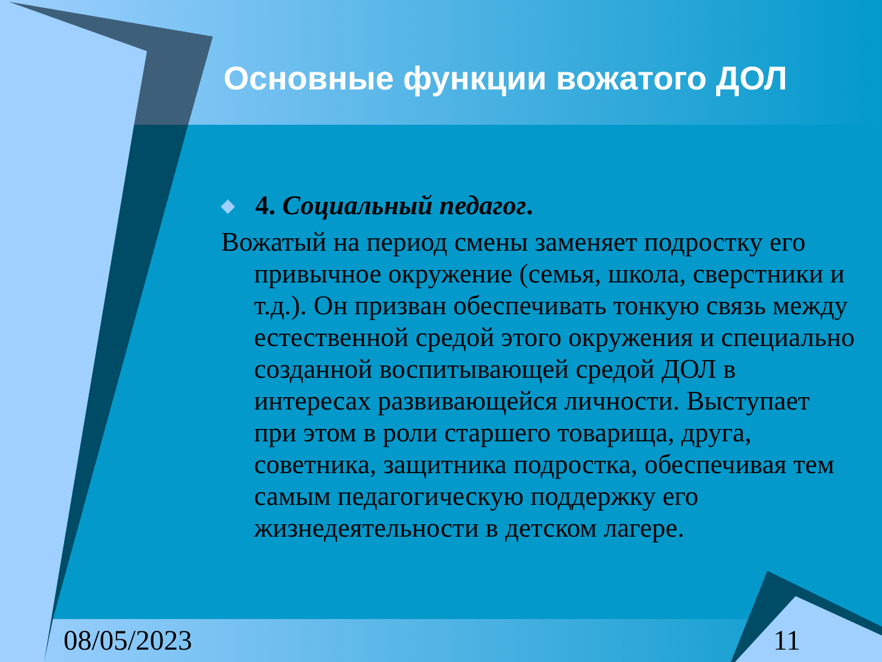Основные функции вожатого ДОЛ
◆ 4. Социальный педагог.
Вожатый на период смены заменяет подростку его привычное окружение (семья, школа, сверстники и т.д.). Он призван обеспечивать тонкую связь между естественной средой этого окружения и специально созданной воспитывающей средой ДОЛ в интересах развивающейся личности. Выступает при этом в роли старшего товарища, друга, советника, защитника подростка, обеспечивая тем самым педагогическую поддержку его жизнедеятельности в детском лагере.
08/05/2023 11